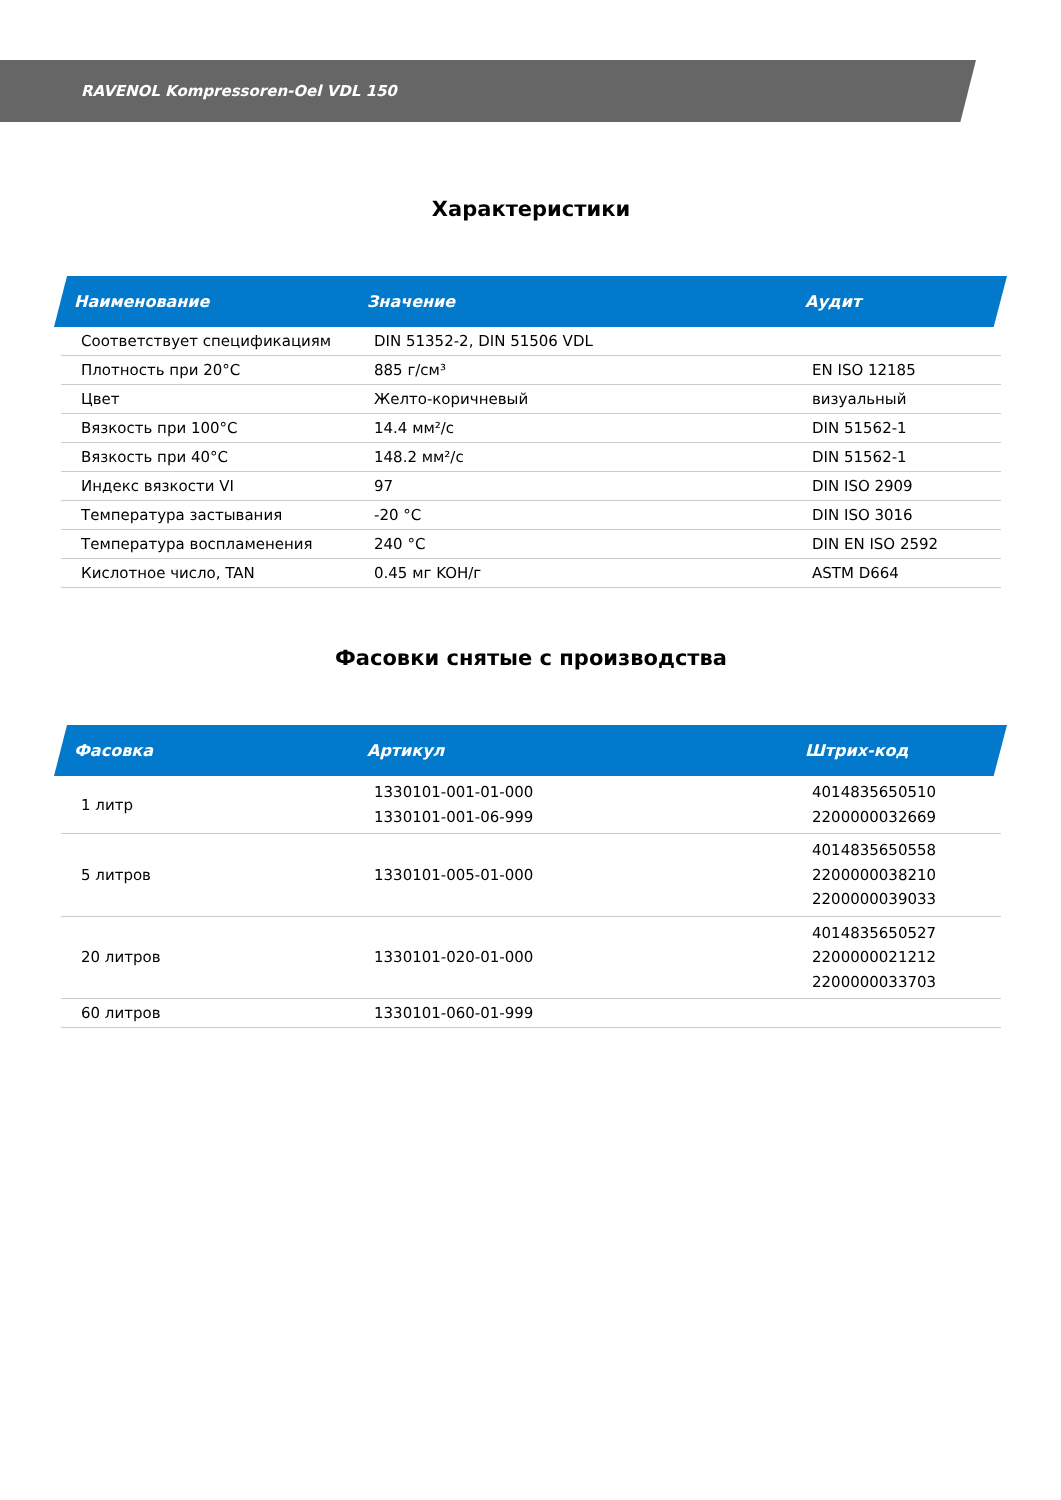RAVENOL Kompressoren-Oel VDL 150
Характеристики
| Наименование | Значение | Аудит |
| --- | --- | --- |
| Соответствует спецификациям | DIN 51352-2, DIN 51506 VDL | |
| Плотность при 20°C | 885 г/см³ | EN ISO 12185 |
| Цвет | Желто-коричневый | визуальный |
| Вязкость при 100°C | 14.4 мм²/с | DIN 51562-1 |
| Вязкость при 40°C | 148.2 мм²/с | DIN 51562-1 |
| Индекс вязкости VI | 97 | DIN ISO 2909 |
| Температура застывания | -20 °C | DIN ISO 3016 |
| Температура воспламенения | 240 °C | DIN EN ISO 2592 |
| Кислотное число, TAN | 0.45 мг KOH/г | ASTM D664 |
Фасовки снятые с производства
| Фасовка | Артикул | Штрих-код |
| --- | --- | --- |
| 1 литр | 1330101-001-01-000 1330101-001-06-999 | 4014835650510 2200000032669 |
| 5 литров | 1330101-005-01-000 | 4014835650558 2200000038210 2200000039033 |
| 20 литров | 1330101-020-01-000 | 4014835650527 2200000021212 2200000033703 |
| 60 литров | 1330101-060-01-999 | |